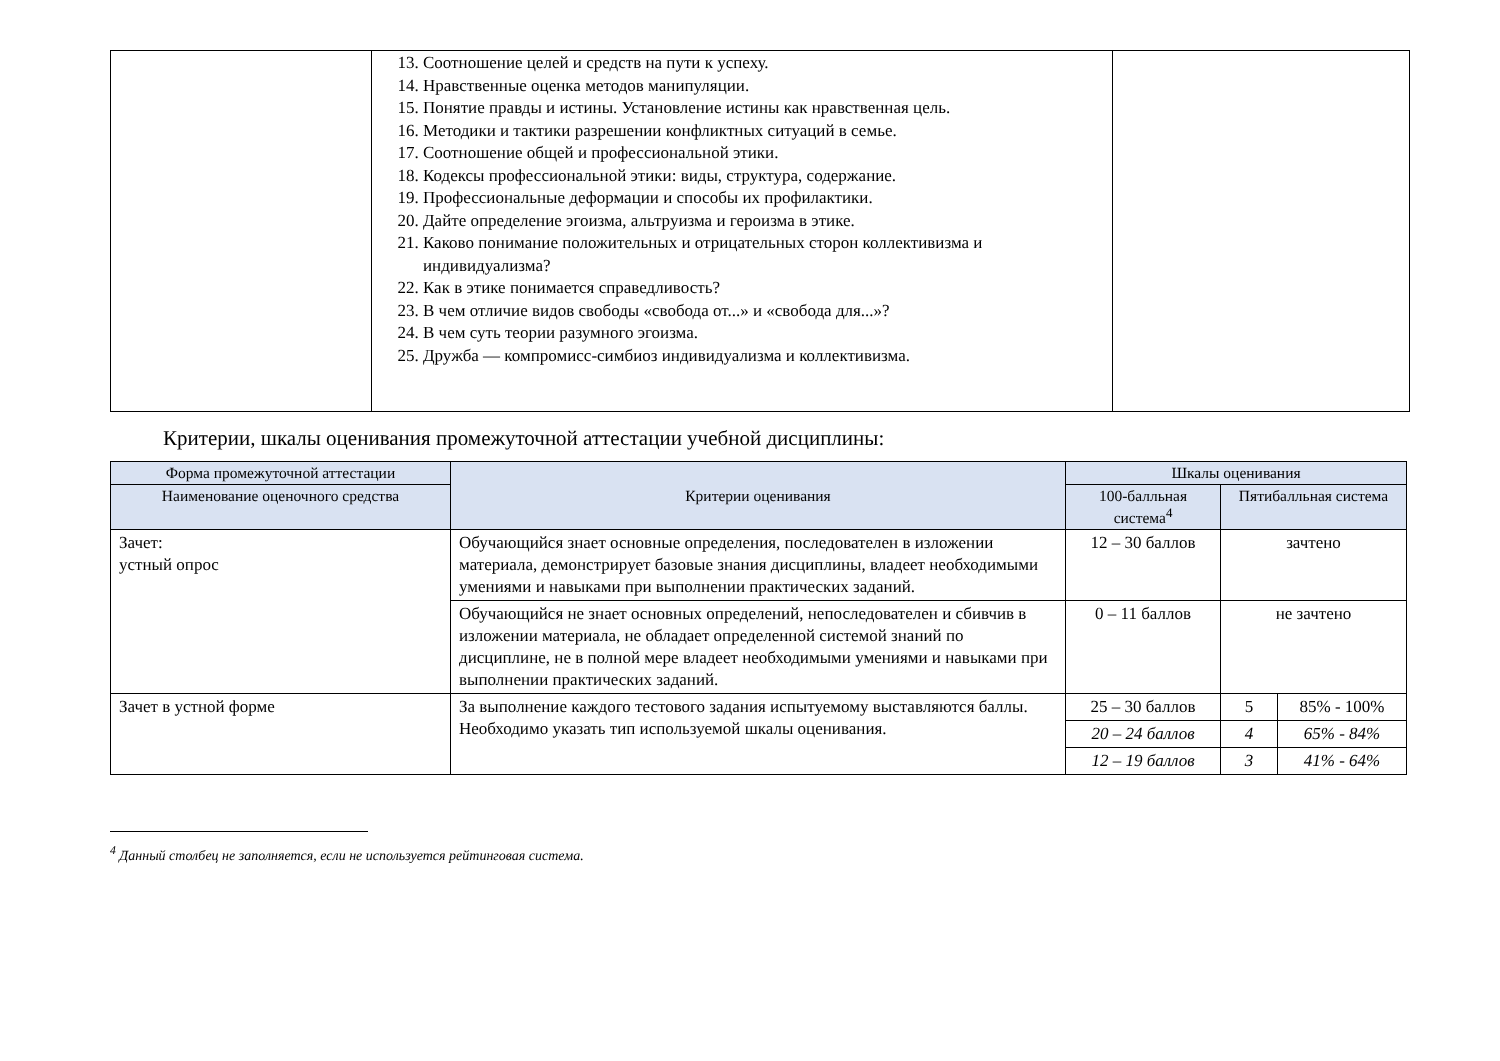| | 13. Соотношение целей и средств на пути к успеху. 14. Нравственные оценка методов манипуляции. 15. Понятие правды и истины. Установление истины как нравственная цель. 16. Методики и тактики разрешении конфликтных ситуаций в семье. 17. Соотношение общей и профессиональной этики. 18. Кодексы профессиональной этики: виды, структура, содержание. 19. Профессиональные деформации и способы их профилактики. 20. Дайте определение эгоизма, альтруизма и героизма в этике. 21. Каково понимание положительных и отрицательных сторон коллективизма и индивидуализма? 22. Как в этике понимается справедливость? 23. В чем отличие видов свободы «свобода от...» и «свобода для...»? 24. В чем суть теории разумного эгоизма. 25. Дружба — компромисс-симбиоз индивидуализма и коллективизма. | |
Критерии, шкалы оценивания промежуточной аттестации учебной дисциплины:
| Форма промежуточной аттестации | Критерии оценивания | Шкалы оценивания | | |
| --- | --- | --- | --- | --- |
| Наименование оценочного средства | | 100-балльная система<sup>4</sup> | Пятибалльная система | |
| Зачет: устный опрос | Обучающийся знает основные определения, последователен в изложении материала, демонстрирует базовые знания дисциплины, владеет необходимыми умениями и навыками при выполнении практических заданий. | 12 – 30 баллов | зачтено | |
| | Обучающийся не знает основных определений, непоследователен и сбивчив в изложении материала, не обладает определенной системой знаний по дисциплине, не в полной мере владеет необходимыми умениями и навыками при выполнении практических заданий. | 0 – 11 баллов | не зачтено | |
| Зачет в устной форме | За выполнение каждого тестового задания испытуемому выставляются баллы. Необходимо указать тип используемой шкалы оценивания. | 25 – 30 баллов | 5 | 85% - 100% |
| | | 20 – 24 баллов | 4 | 65% - 84% |
| | | 12 – 19 баллов | 3 | 41% - 64% |
<sup>4</sup> Данный столбец не заполняется, если не используется рейтинговая система.